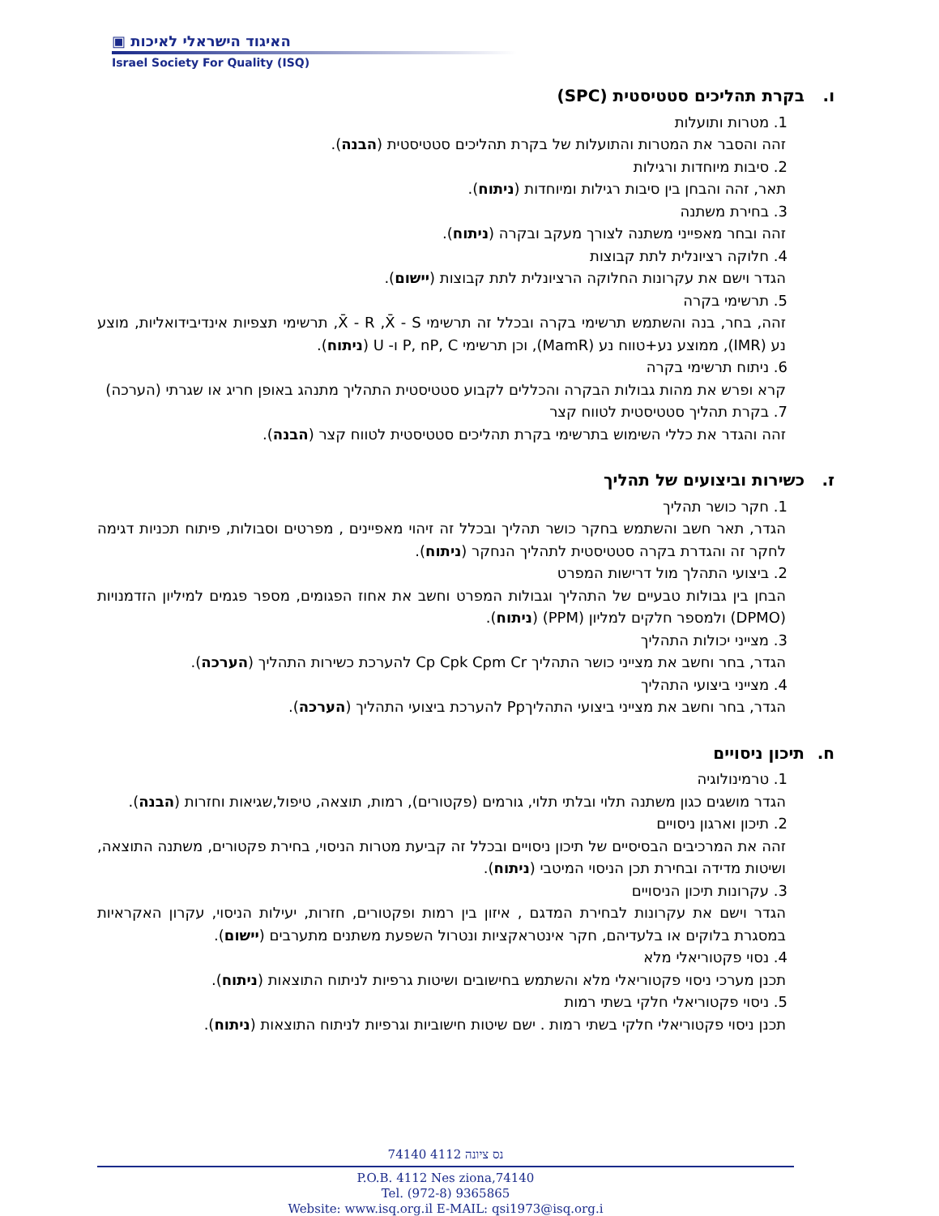▣ האיגוד הישראלי לאיכות
Israel Society For Quality (ISQ)
ו. בקרת תהליכים סטטיסטית (SPC)
1. מטרות ותועלות
זהה והסבר את המטרות והתועלות של בקרת תהליכים סטטיסטית (הבנה).
2. סיבות מיוחדות ורגילות
תאר, זהה והבחן בין סיבות רגילות ומיוחדות (ניתוח).
3. בחירת משתנה
זהה ובחר מאפייני משתנה לצורך מעקב ובקרה (ניתוח).
4. חלוקה רציונלית לתת קבוצות
הגדר וישם את עקרונות החלוקה הרציונלית לתת קבוצות (יישום).
5. תרשימי בקרה
זהה, בחר, בנה והשתמש תרשימי בקרה ובכלל זה תרשימי X̄ - R ,X̄ - S, תרשימי תצפיות אינדיבידואליות, מוצע נע (IMR), ממוצע נע+טווח נע (MamR), וכן תרשימי P, nP, C ו- U (ניתוח).
6. ניתוח תרשימי בקרה
קרא ופרש את מהות גבולות הבקרה והכללים לקבוע סטטיסטית התהליך מתנהג באופן חריג או שגרתי (הערכה)
7. בקרת תהליך סטטיסטית לטווח קצר
זהה והגדר את כללי השימוש בתרשימי בקרת תהליכים סטטיסטית לטווח קצר (הבנה).
ז. כשירות וביצועים של תהליך
1. חקר כושר תהליך
הגדר, תאר חשב והשתמש בחקר כושר תהליך ובכלל זה זיהוי מאפיינים , מפרטים וסבולות, פיתוח תכניות דגימה לחקר זה והגדרת בקרה סטטיסטית לתהליך הנחקר (ניתוח).
2. ביצועי התהלך מול דרישות המפרט
הבחן בין גבולות טבעיים של התהליך וגבולות המפרט וחשב את אחוז הפגומים, מספר פגמים למיליון הזדמנויות (DPMO) ולמספר חלקים למליון (PPM) (ניתוח).
3. מצייני יכולות התהליך
הגדר, בחר וחשב את מצייני כושר התהליך Cp Cpk Cpm Cr להערכת כשירות התהליך (הערכה).
4. מצייני ביצועי התהליך
הגדר, בחר וחשב את מצייני ביצועי התהליךPp להערכת ביצועי התהליך (הערכה).
ח. תיכון ניסויים
1. טרמינולוגיה
הגדר מושגים כגון משתנה תלוי ובלתי תלוי, גורמים (פקטורים), רמות, תוצאה, טיפול,שגיאות וחזרות (הבנה).
2. תיכון וארגון ניסויים
זהה את המרכיבים הבסיסיים של תיכון ניסויים ובכלל זה קביעת מטרות הניסוי, בחירת פקטורים, משתנה התוצאה, ושיטות מדידה ובחירת תכן הניסוי המיטבי (ניתוח).
3. עקרונות תיכון הניסויים
הגדר וישם את עקרונות לבחירת המדגם , איזון בין רמות ופקטורים, חזרות, יעילות הניסוי, עקרון האקראיות במסגרת בלוקים או בלעדיהם, חקר אינטראקציות ונטרול השפעת משתנים מתערבים (יישום).
4. נסוי פקטוריאלי מלא
תכנן מערכי ניסוי פקטוריאלי מלא והשתמש בחישובים ושיטות גרפיות לניתוח התוצאות (ניתוח).
5. ניסוי פקטוריאלי חלקי בשתי רמות
תכנן ניסוי פקטוריאלי חלקי בשתי רמות . ישם שיטות חישוביות וגרפיות לניתוח התוצאות (ניתוח).
74140 נס ציונה 4112
P.O.B. 4112 Nes ziona,74140
Tel. (972-8) 9365865
Website: www.isq.org.il E-MAIL: qsi1973@isq.org.i